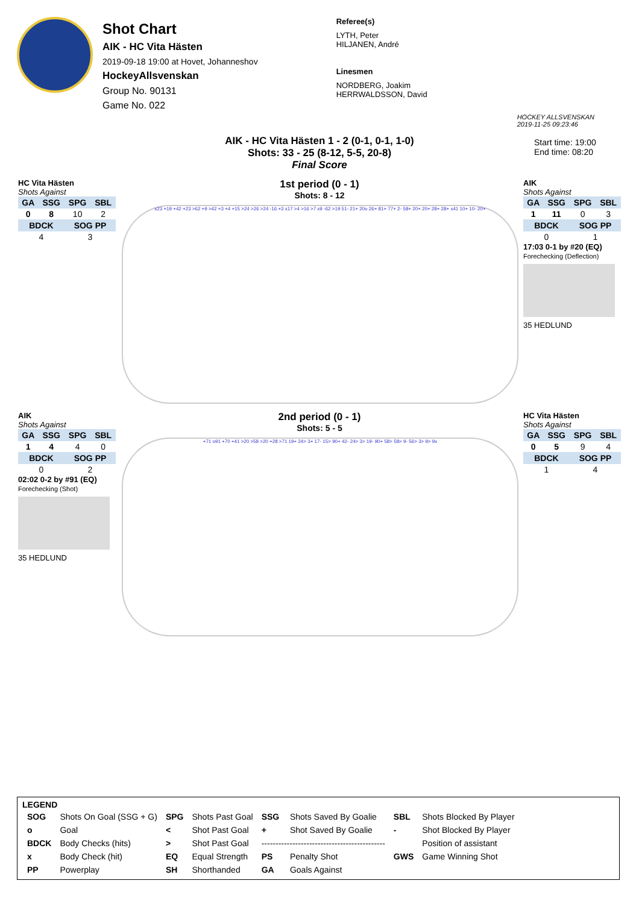Shot Chart
AIK - HC Vita Hästen
2019-09-18 19:00 at Hovet, Johanneshov
HockeyAllsvenskan
Group No. 90131
Game No. 022
Referee(s)
LYTH, Peter
HILJANEN, André
Linesmen
NORDBERG, Joakim
HERRWALDSSON, David
HOCKEY ALLSVENSKAN
2019-11-25 09:23:46
AIK - HC Vita Hästen 1 - 2 (0-1, 0-1, 1-0)
Shots: 33 - 25 (8-12, 5-5, 20-8)
Final Score
Start time: 19:00
End time: 08:20
HC Vita Hästen
Shots Against
| GA | SSG | SPG | SBL |
| --- | --- | --- | --- |
| 0 | 8 | 10 | 2 |
| BDCK | | SOG PP | |
| 4 | | 3 | |
1st period (0 - 1)
Shots: 8 - 12
x23 +19 +42 +23 >62 +9 >42 +3 +4 +15 >24 >26 >24 -16 +3 x17 >4 >16 >7 x9 -62 >19 51- 21+ 20o 26+ 81+ 77+ 2- 58+ 20+ 20+ 28+ 28+ x41 10+ 10- 20+
AIK
Shots Against
| GA | SSG | SPG | SBL |
| --- | --- | --- | --- |
| 1 | 11 | 0 | 3 |
| BDCK | | SOG PP | |
| 0 | | 1 | |
17:03 0-1 by #20 (EQ)
Forechecking (Deflection)
35 HEDLUND
AIK
Shots Against
| GA | SSG | SPG | SBL |
| --- | --- | --- | --- |
| 1 | 4 | 4 | 0 |
| BDCK | | SOG PP | |
| 0 | | 2 | |
02:02 0-2 by #91 (EQ)
Forechecking (Shot)
35 HEDLUND
2nd period (0 - 1)
Shots: 5 - 5
+71 o91 +70 +41 >20 >58 >20 +28 >71 19+ 24> 3+ 17- 15> 90+ 42- 24> 3> 19- 90+ 58> 58> 9- 56> 3> 9> 9x
HC Vita Hästen
Shots Against
| GA | SSG | SPG | SBL |
| --- | --- | --- | --- |
| 0 | 5 | 9 | 4 |
| BDCK | | SOG PP | |
| 1 | | 4 | |
LEGEND
| SOG | Shots On Goal (SSG + G) | SPG | Shots Past Goal | SSG | Shots Saved By Goalie | SBL | Shots Blocked By Player |
| o | Goal | < | Shot Past Goal | + | Shot Saved By Goalie | - | Shot Blocked By Player |
| BDCK | Body Checks (hits) | > | Shot Past Goal | -------------------------------------------- | | | Position of assistant |
| x | Body Check (hit) | EQ | Equal Strength | PS | Penalty Shot | GWS | Game Winning Shot |
| PP | Powerplay | SH | Shorthanded | GA | Goals Against | | |